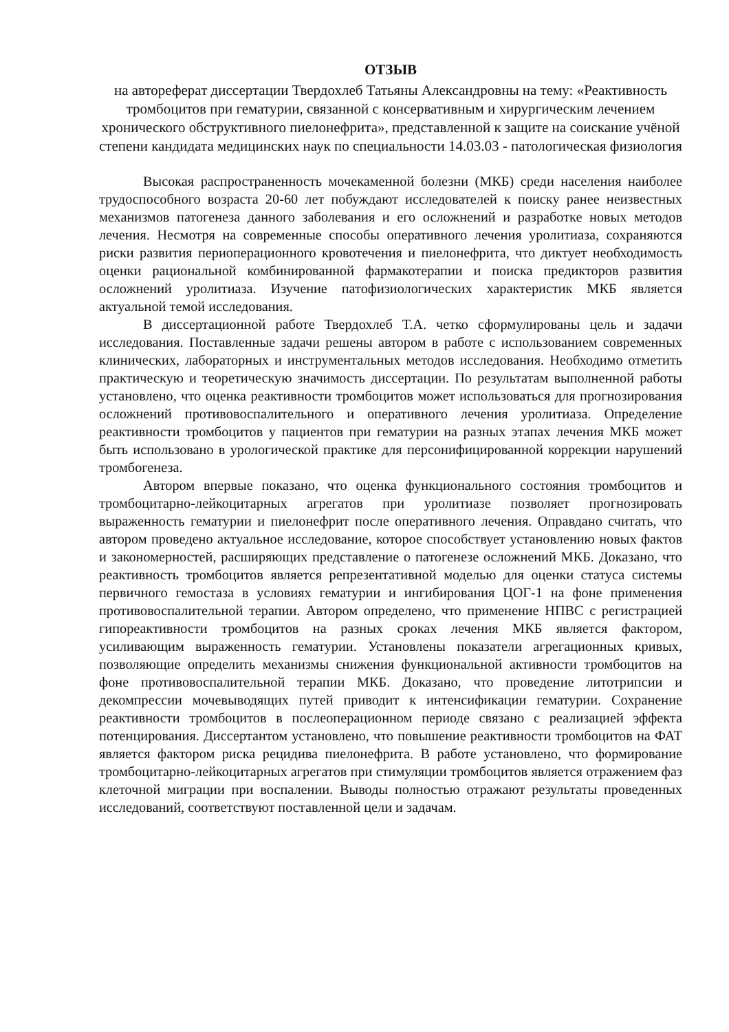ОТЗЫВ
на автореферат диссертации Твердохлеб Татьяны Александровны на тему: «Реактивность тромбоцитов при гематурии, связанной с консервативным и хирургическим лечением хронического обструктивного пиелонефрита», представленной к защите на соискание учёной степени кандидата медицинских наук по специальности 14.03.03 - патологическая физиология
Высокая распространенность мочекаменной болезни (МКБ) среди населения наиболее трудоспособного возраста 20-60 лет побуждают исследователей к поиску ранее неизвестных механизмов патогенеза данного заболевания и его осложнений и разработке новых методов лечения. Несмотря на современные способы оперативного лечения уролитиаза, сохраняются риски развития периоперационного кровотечения и пиелонефрита, что диктует необходимость оценки рациональной комбинированной фармакотерапии и поиска предикторов развития осложнений уролитиаза. Изучение патофизиологических характеристик МКБ является актуальной темой исследования.
В диссертационной работе Твердохлеб Т.А. четко сформулированы цель и задачи исследования. Поставленные задачи решены автором в работе с использованием современных клинических, лабораторных и инструментальных методов исследования. Необходимо отметить практическую и теоретическую значимость диссертации. По результатам выполненной работы установлено, что оценка реактивности тромбоцитов может использоваться для прогнозирования осложнений противовоспалительного и оперативного лечения уролитиаза. Определение реактивности тромбоцитов у пациентов при гематурии на разных этапах лечения МКБ может быть использовано в урологической практике для персонифицированной коррекции нарушений тромбогенеза.
Автором впервые показано, что оценка функционального состояния тромбоцитов и тромбоцитарно-лейкоцитарных агрегатов при уролитиазе позволяет прогнозировать выраженность гематурии и пиелонефрит после оперативного лечения. Оправдано считать, что автором проведено актуальное исследование, которое способствует установлению новых фактов и закономерностей, расширяющих представление о патогенезе осложнений МКБ. Доказано, что реактивность тромбоцитов является репрезентативной моделью для оценки статуса системы первичного гемостаза в условиях гематурии и ингибирования ЦОГ-1 на фоне применения противовоспалительной терапии. Автором определено, что применение НПВС с регистрацией гипореактивности тромбоцитов на разных сроках лечения МКБ является фактором, усиливающим выраженность гематурии. Установлены показатели агрегационных кривых, позволяющие определить механизмы снижения функциональной активности тромбоцитов на фоне противовоспалительной терапии МКБ. Доказано, что проведение литотрипсии и декомпрессии мочевыводящих путей приводит к интенсификации гематурии. Сохранение реактивности тромбоцитов в послеоперационном периоде связано с реализацией эффекта потенцирования. Диссертантом установлено, что повышение реактивности тромбоцитов на ФАТ является фактором риска рецидива пиелонефрита. В работе установлено, что формирование тромбоцитарно-лейкоцитарных агрегатов при стимуляции тромбоцитов является отражением фаз клеточной миграции при воспалении. Выводы полностью отражают результаты проведенных исследований, соответствуют поставленной цели и задачам.